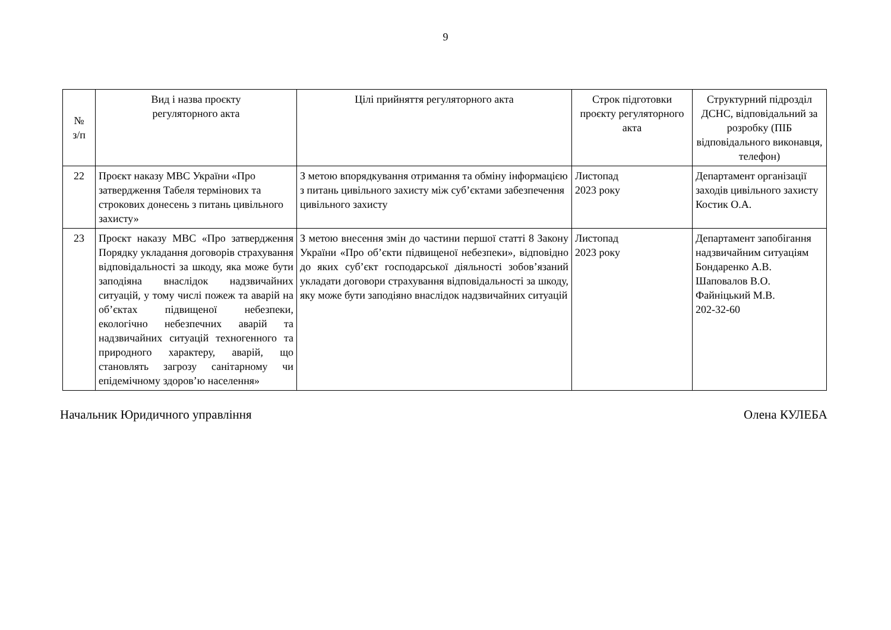9
| № з/п | Вид і назва проєкту регуляторного акта | Цілі прийняття регуляторного акта | Строк підготовки проєкту регуляторного акта | Структурний підрозділ ДСНС, відповідальний за розробку (ПІБ відповідального виконавця, телефон) |
| --- | --- | --- | --- | --- |
| 22 | Проєкт наказу МВС України «Про затвердження Табеля термінових та строкових донесень з питань цивільного захисту» | З метою впорядкування отримання та обміну інформацією з питань цивільного захисту між суб’єктами забезпечення цивільного захисту | Листопад 2023 року | Департамент організації заходів цивільного захисту Костик О.А. |
| 23 | Проєкт наказу МВС «Про затвердження Порядку укладання договорів страхування відповідальності за шкоду, яка може бути заподіяна внаслідок надзвичайних ситуацій, у тому числі пожеж та аварій на об’єктах підвищеної небезпеки, екологічно небезпечних аварій та надзвичайних ситуацій техногенного та природного характеру, аварій, що становлять загрозу санітарному чи епідемічному здоров’ю населення» | З метою внесення змін до частини першої статті 8 Закону України «Про об’єкти підвищеної небезпеки», відповідно до яких суб’єкт господарської діяльності зобов’язаний укладати договори страхування відповідальності за шкоду, яку може бути заподіяно внаслідок надзвичайних ситуацій | Листопад 2023 року | Департамент запобігання надзвичайним ситуаціям Бондаренко А.В. Шаповалов В.О. Файніцький М.В. 202-32-60 |
Начальник Юридичного управління Олена КУЛЕБА